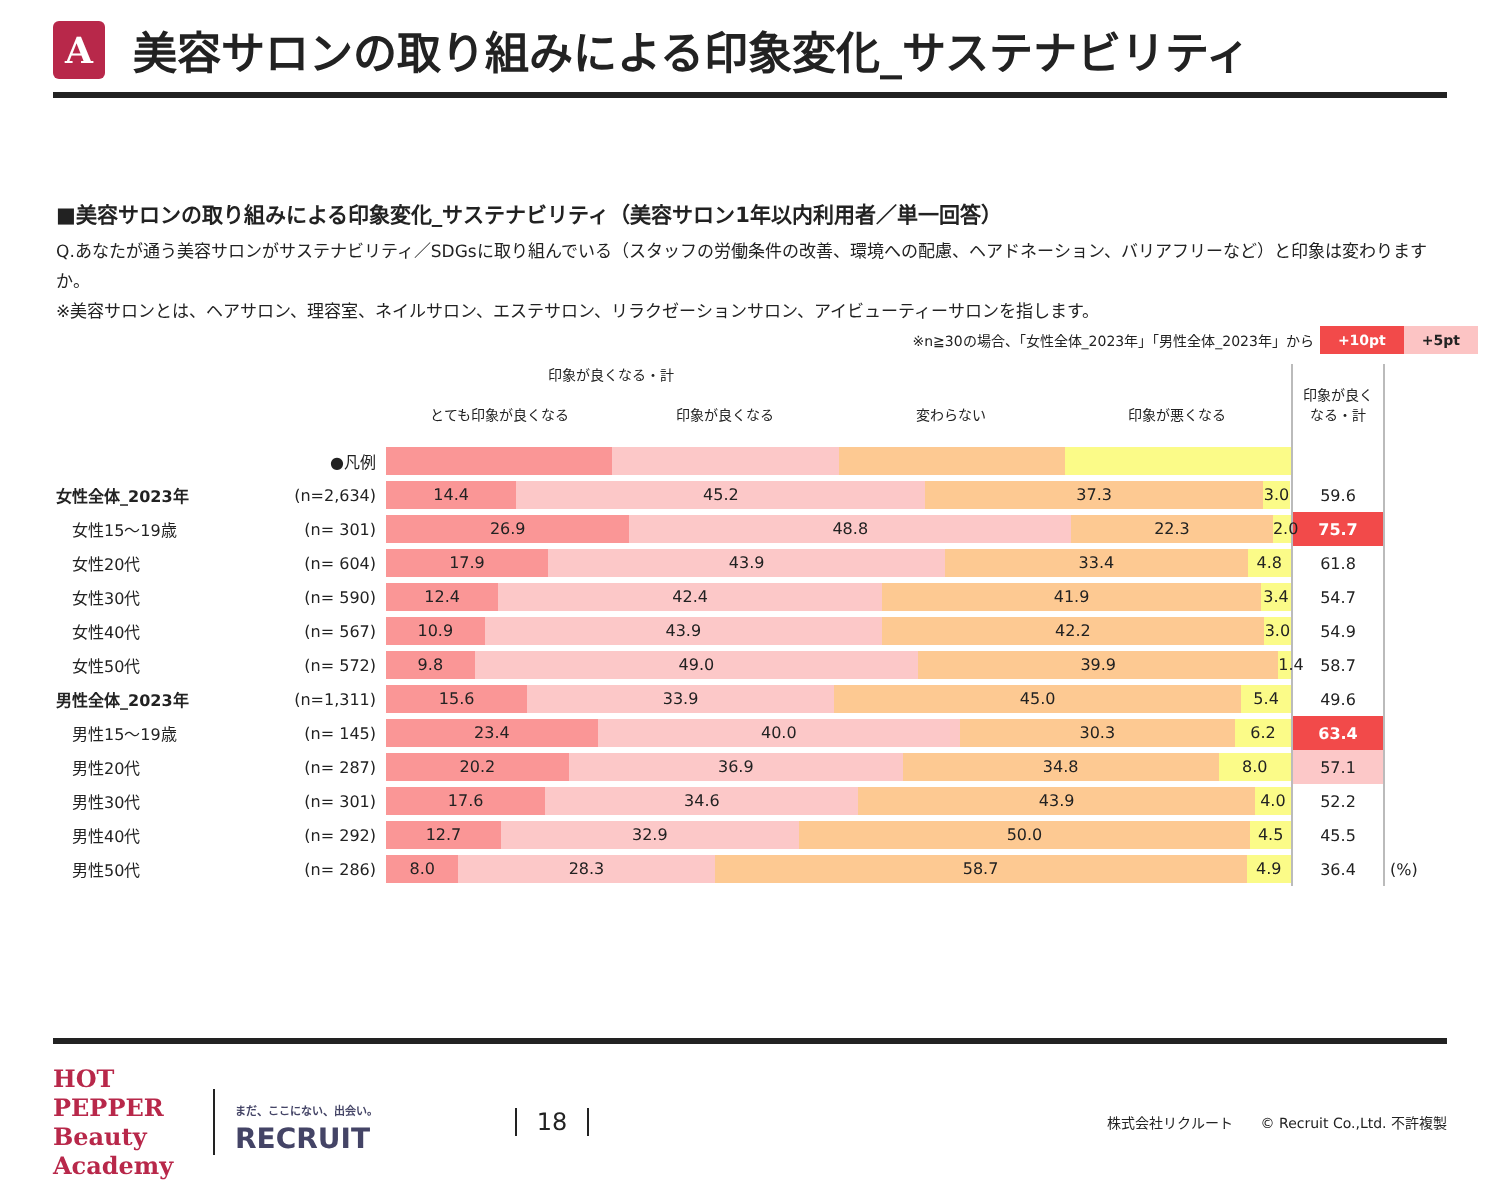A
美容サロンの取り組みによる印象変化_サステナビリティ
■美容サロンの取り組みによる印象変化_サステナビリティ（美容サロン1年以内利用者／単一回答）
Q.あなたが通う美容サロンがサステナビリティ／SDGsに取り組んでいる（スタッフの労働条件の改善、環境への配慮、ヘアドネーション、バリアフリーなど）と印象は変わりますか。
※美容サロンとは、ヘアサロン、理容室、ネイルサロン、エステサロン、リラクゼーションサロン、アイビューティーサロンを指します。
※n≧30の場合、「女性全体_2023年」「男性全体_2023年」から +10pt +5pt
| | | 印象が良くなる・計 とても印象が良くなる 印象が良くなる 変わらない 印象が悪くなる | 印象が良く なる・計 | |
| --- | --- | --- | --- | --- |
| ●凡例 | | | | |
| 女性全体_2023年 | (n=2,634) | 14.4 45.2 37.3 3.0 | 59.6 | |
| 女性15～19歳 | (n= 301) | 26.9 48.8 22.3 2.0 | 75.7 | |
| 女性20代 | (n= 604) | 17.9 43.9 33.4 4.8 | 61.8 | |
| 女性30代 | (n= 590) | 12.4 42.4 41.9 3.4 | 54.7 | |
| 女性40代 | (n= 567) | 10.9 43.9 42.2 3.0 | 54.9 | |
| 女性50代 | (n= 572) | 9.8 49.0 39.9 1.4 | 58.7 | |
| 男性全体_2023年 | (n=1,311) | 15.6 33.9 45.0 5.4 | 49.6 | |
| 男性15～19歳 | (n= 145) | 23.4 40.0 30.3 6.2 | 63.4 | |
| 男性20代 | (n= 287) | 20.2 36.9 34.8 8.0 | 57.1 | |
| 男性30代 | (n= 301) | 17.6 34.6 43.9 4.0 | 52.2 | |
| 男性40代 | (n= 292) | 12.7 32.9 50.0 4.5 | 45.5 | |
| 男性50代 | (n= 286) | 8.0 28.3 58.7 4.9 | 36.4 | (%) |
HOT PEPPER Beauty Academy
まだ、ここにない、出会い。
RECRUIT
18
株式会社リクルート　　© Recruit Co.,Ltd. 不許複製